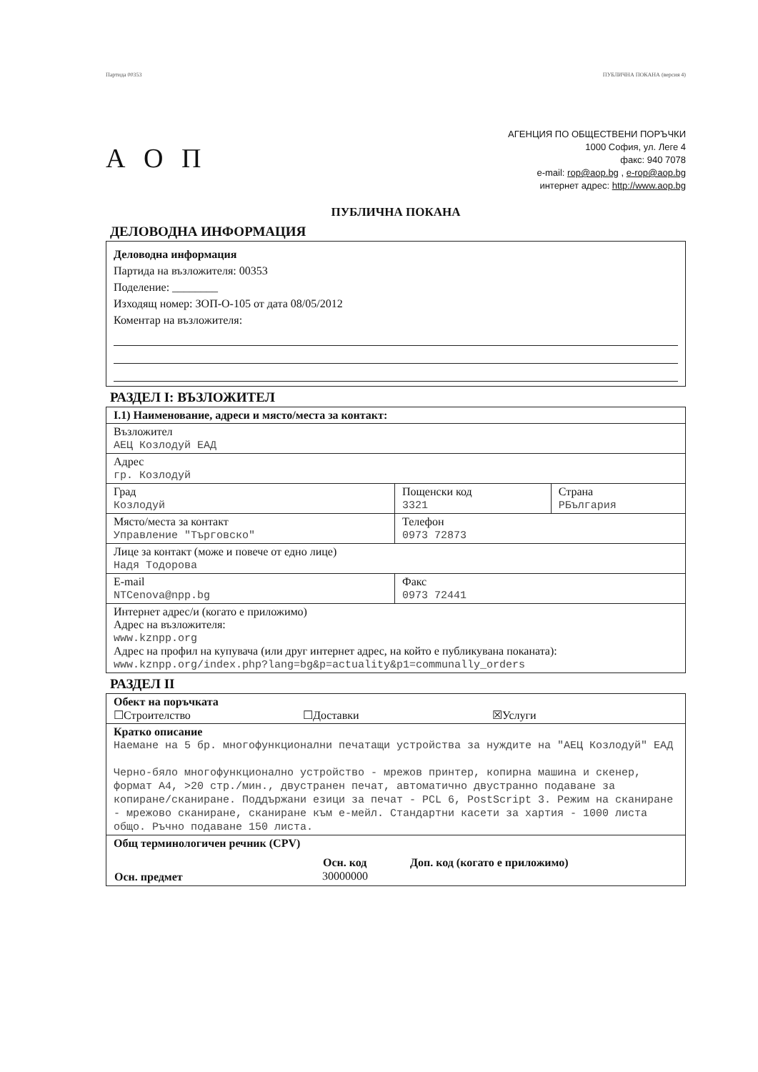Партида 00353 ПУБЛИЧНА ПОКАНА (версия 4)
А О П
АГЕНЦИЯ ПО ОБЩЕСТВЕНИ ПОРЪЧКИ
1000 София, ул. Леге 4
факс: 940 7078
e-mail: rop@aop.bg , e-rop@aop.bg
интернет адрес: http://www.aop.bg
ПУБЛИЧНА ПОКАНА
ДЕЛОВОДНА ИНФОРМАЦИЯ
Деловодна информация
Партида на възложителя: 00353
Поделение: ________
Изходящ номер: ЗОП-О-105 от дата 08/05/2012
Коментар на възложителя:
РАЗДЕЛ I: ВЪЗЛОЖИТЕЛ
| I.1) Наименование, адреси и място/места за контакт: | | |
| Възложител АЕЦ Козлодуй ЕАД | | |
| Адрес гр. Козлодуй | | |
| Град Козлодуй | Пощенски код 3321 | Страна РБългария |
| Място/места за контакт Управление "Търговско" | Телефон 0973 72873 | |
| Лице за контакт (може и повече от едно лице) Надя Тодорова | | |
| E-mail NTCenova@npp.bg | Факс 0973 72441 | |
| Интернет адрес/и (когато е приложимо) Адрес на възложителя: www.kznpp.org Адрес на профил на купувача (или друг интернет адрес, на който е публикувана поканата): www.kznpp.org/index.php?lang=bg&p=actuality&p1=communally_orders | | |
РАЗДЕЛ II
| Обект на поръчката ☐Строителство ☐Доставки ☒Услуги |
| Кратко описание Наемане на 5 бр. многофункционални печатащи устройства за нуждите на "АЕЦ Козлодуй" ЕАД Черно-бяло многофункционално устройство - мрежов принтер, копирна машина и скенер, формат А4, >20 стр./мин., двустранен печат, автоматично двустранно подаване за копиране/сканиране. Поддържани езици за печат - PCL 6, PostScript 3. Режим на сканиране - мрежово сканиране, сканиране към е-мейл. Стандартни касети за хартия - 1000 листа общо. Ръчно подаване 150 листа. |
| Общ терминологичен речник (CPV) / / Осн. код / Доп. код (когато е приложимо) / / --- / --- / --- / / Осн. предмет / 30000000 / / |